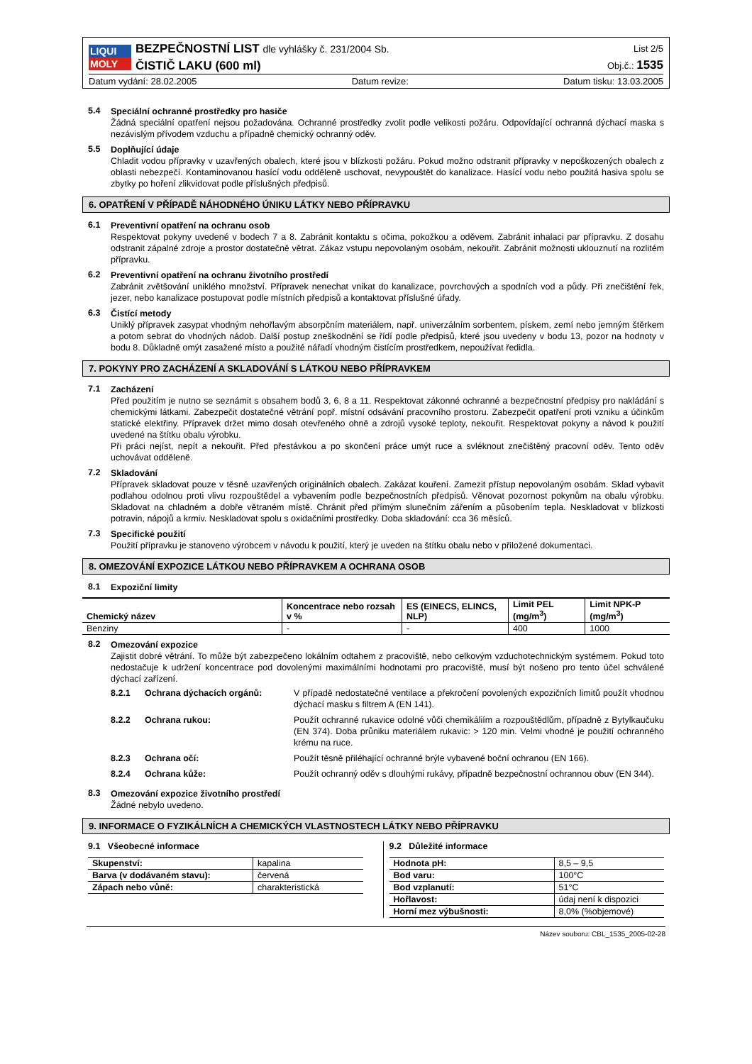LIQUI
MOLY
BEZPEČNOSTNÍ LIST dle vyhlášky č. 231/2004 Sb.
ČISTIČ LAKU (600 ml)
List 2/5
Obj.č.: 1535
Datum vydání: 28.02.2005 Datum revize: Datum tisku: 13.03.2005
5.4
Speciální ochranné prostředky pro hasiče
Žádná speciální opatření nejsou požadována. Ochranné prostředky zvolit podle velikosti požáru. Odpovídající ochranná dýchací maska s nezávislým přívodem vzduchu a případně chemický ochranný oděv.
5.5
Doplňující údaje
Chladit vodou přípravky v uzavřených obalech, které jsou v blízkosti požáru. Pokud možno odstranit přípravky v nepoškozených obalech z oblasti nebezpečí. Kontaminovanou hasící vodu odděleně uschovat, nevypouštět do kanalizace. Hasící vodu nebo použitá hasiva spolu se zbytky po hoření zlikvidovat podle příslušných předpisů.
6. OPATŘENÍ V PŘÍPADĚ NÁHODNÉHO ÚNIKU LÁTKY NEBO PŘÍPRAVKU
6.1
Preventivní opatření na ochranu osob
Respektovat pokyny uvedené v bodech 7 a 8. Zabránit kontaktu s očima, pokožkou a oděvem. Zabránit inhalaci par přípravku. Z dosahu odstranit zápalné zdroje a prostor dostatečně větrat. Zákaz vstupu nepovolaným osobám, nekouřit. Zabránit možnosti uklouznutí na rozlitém přípravku.
6.2
Preventivní opatření na ochranu životního prostředí
Zabránit zvětšování uniklého množství. Přípravek nenechat vnikat do kanalizace, povrchových a spodních vod a půdy. Při znečištění řek, jezer, nebo kanalizace postupovat podle místních předpisů a kontaktovat příslušné úřady.
6.3
Čistící metody
Uniklý přípravek zasypat vhodným nehořlavým absorpčním materiálem, např. univerzálním sorbentem, pískem, zemí nebo jemným štěrkem a potom sebrat do vhodných nádob. Další postup zneškodnění se řídí podle předpisů, které jsou uvedeny v bodu 13, pozor na hodnoty v bodu 8. Důkladně omýt zasažené místo a použité nářadí vhodným čistícím prostředkem, nepoužívat ředidla.
7. POKYNY PRO ZACHÁZENÍ A SKLADOVÁNÍ S LÁTKOU NEBO PŘÍPRAVKEM
7.1
Zacházení
Před použitím je nutno se seznámit s obsahem bodů 3, 6, 8 a 11. Respektovat zákonné ochranné a bezpečnostní předpisy pro nakládání s chemickými látkami. Zabezpečit dostatečné větrání popř. místní odsávání pracovního prostoru. Zabezpečit opatření proti vzniku a účinkům statické elektřiny. Přípravek držet mimo dosah otevřeného ohně a zdrojů vysoké teploty, nekouřit. Respektovat pokyny a návod k použití uvedené na štítku obalu výrobku.
Při práci nejíst, nepít a nekouřit. Před přestávkou a po skončení práce umýt ruce a svléknout znečištěný pracovní oděv. Tento oděv uchovávat odděleně.
7.2
Skladování
Přípravek skladovat pouze v těsně uzavřených originálních obalech. Zakázat kouření. Zamezit přístup nepovolaným osobám. Sklad vybavit podlahou odolnou proti vlivu rozpouštědel a vybavením podle bezpečnostních předpisů. Věnovat pozornost pokynům na obalu výrobku. Skladovat na chladném a dobře větraném místě. Chránit před přímým slunečním zářením a působením tepla. Neskladovat v blízkosti potravin, nápojů a krmiv. Neskladovat spolu s oxidačními prostředky. Doba skladování: cca 36 měsíců.
7.3
Specifické použití
Použití přípravku je stanoveno výrobcem v návodu k použití, který je uveden na štítku obalu nebo v přiložené dokumentaci.
8. OMEZOVÁNÍ EXPOZICE LÁTKOU NEBO PŘÍPRAVKEM A OCHRANA OSOB
8.1
Expoziční limity
| Chemický název | Koncentrace nebo rozsah v % | ES (EINECS, ELINCS, NLP) | Limit PEL (mg/m<sup>3</sup>) | Limit NPK-P (mg/m<sup>3</sup>) |
| --- | --- | --- | --- | --- |
| Benziny | - | - | 400 | 1000 |
8.2
Omezování expozice
Zajistit dobré větrání. To může být zabezpečeno lokálním odtahem z pracoviště, nebo celkovým vzduchotechnickým systémem. Pokud toto nedostačuje k udržení koncentrace pod dovolenými maximálními hodnotami pro pracoviště, musí být nošeno pro tento účel schválené dýchací zařízení.
8.2.1 Ochrana dýchacích orgánů: V případě nedostatečné ventilace a překročení povolených expozičních limitů použít vhodnou dýchací masku s filtrem A (EN 141).
8.2.2 Ochrana rukou: Použít ochranné rukavice odolné vůči chemikáliím a rozpouštědlům, případně z Bytylkaučuku (EN 374). Doba průniku materiálem rukavic: > 120 min. Velmi vhodné je použití ochranného krému na ruce.
8.2.3 Ochrana očí: Použít těsně přiléhající ochranné brýle vybavené boční ochranou (EN 166).
8.2.4 Ochrana kůže: Použít ochranný oděv s dlouhými rukávy, případně bezpečnostní ochrannou obuv (EN 344).
8.3
Omezování expozice životního prostředí
Žádné nebylo uvedeno.
9. INFORMACE O FYZIKÁLNÍCH A CHEMICKÝCH VLASTNOSTECH LÁTKY NEBO PŘÍPRAVKU
9.1 Všeobecné informace
| Skupenství: | kapalina |
| Barva (v dodávaném stavu): | červená |
| Zápach nebo vůně: | charakteristická |
9.2 Důležité informace
| Hodnota pH: | 8,5 – 9,5 |
| Bod varu: | 100°C |
| Bod vzplanutí: | 51°C |
| Hořlavost: | údaj není k dispozici |
| Horní mez výbušnosti: | 8,0% (%objemové) |
Název souboru: CBL_1535_2005-02-28